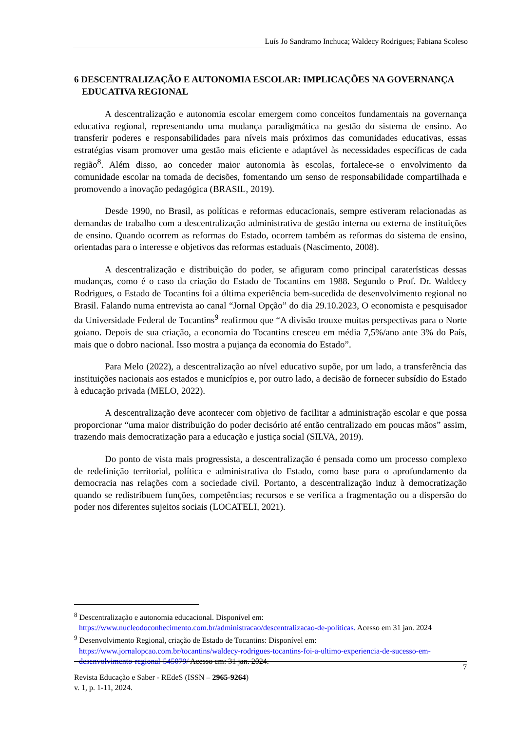Luís Jo Sandramo Inchuca; Waldecy Rodrigues; Fabiana Scoleso
6 DESCENTRALIZAÇÃO E AUTONOMIA ESCOLAR: IMPLICAÇÕES NA GOVERNANÇA EDUCATIVA REGIONAL
A descentralização e autonomia escolar emergem como conceitos fundamentais na governança educativa regional, representando uma mudança paradigmática na gestão do sistema de ensino. Ao transferir poderes e responsabilidades para níveis mais próximos das comunidades educativas, essas estratégias visam promover uma gestão mais eficiente e adaptável às necessidades específicas de cada região<sup>8</sup>. Além disso, ao conceder maior autonomia às escolas, fortalece-se o envolvimento da comunidade escolar na tomada de decisões, fomentando um senso de responsabilidade compartilhada e promovendo a inovação pedagógica (BRASIL, 2019).
Desde 1990, no Brasil, as políticas e reformas educacionais, sempre estiveram relacionadas as demandas de trabalho com a descentralização administrativa de gestão interna ou externa de instituições de ensino. Quando ocorrem as reformas do Estado, ocorrem também as reformas do sistema de ensino, orientadas para o interesse e objetivos das reformas estaduais (Nascimento, 2008).
A descentralização e distribuição do poder, se afiguram como principal caraterísticas dessas mudanças, como é o caso da criação do Estado de Tocantins em 1988. Segundo o Prof. Dr. Waldecy Rodrigues, o Estado de Tocantins foi a última experiência bem-sucedida de desenvolvimento regional no Brasil. Falando numa entrevista ao canal “Jornal Opção” do dia 29.10.2023, O economista e pesquisador da Universidade Federal de Tocantins<sup>9</sup> reafirmou que “A divisão trouxe muitas perspectivas para o Norte goiano. Depois de sua criação, a economia do Tocantins cresceu em média 7,5%/ano ante 3% do País, mais que o dobro nacional. Isso mostra a pujança da economia do Estado”.
Para Melo (2022), a descentralização ao nível educativo supõe, por um lado, a transferência das instituições nacionais aos estados e municípios e, por outro lado, a decisão de fornecer subsídio do Estado à educação privada (MELO, 2022).
A descentralização deve acontecer com objetivo de facilitar a administração escolar e que possa proporcionar “uma maior distribuição do poder decisório até então centralizado em poucas mãos” assim, trazendo mais democratização para a educação e justiça social (SILVA, 2019).
Do ponto de vista mais progressista, a descentralização é pensada como um processo complexo de redefinição territorial, política e administrativa do Estado, como base para o aprofundamento da democracia nas relações com a sociedade civil. Portanto, a descentralização induz à democratização quando se redistribuem funções, competências; recursos e se verifica a fragmentação ou a dispersão do poder nos diferentes sujeitos sociais (LOCATELI, 2021).
<sup>8</sup> Descentralização e autonomia educacional. Disponível em: https://www.nucleodoconhecimento.com.br/administracao/descentralizacao-de-politicas. Acesso em 31 jan. 2024
<sup>9</sup> Desenvolvimento Regional, criação de Estado de Tocantins: Disponível em: https://www.jornalopcao.com.br/tocantins/waldecy-rodrigues-tocantins-foi-a-ultimo-experiencia-de-sucesso-em-desenvolvimento-regional-545079/ Acesso em: 31 jan. 2024.
7
Revista Educação e Saber - REdeS (ISSN – 2965-9264)
v. 1, p. 1-11, 2024.